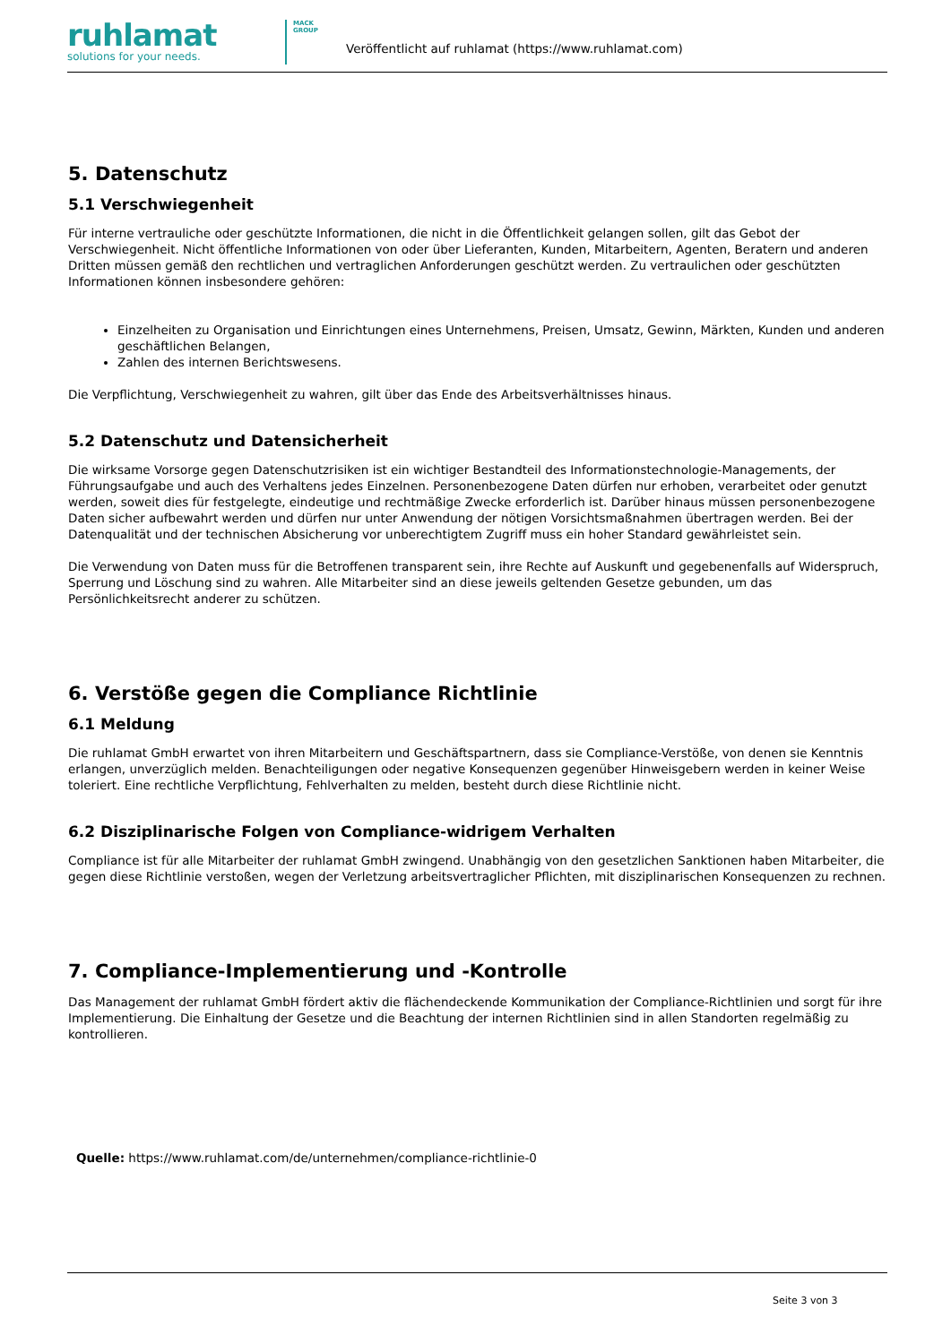ruhlamat
solutions for your needs.
MACK
GROUP
Veröffentlicht auf ruhlamat (https://www.ruhlamat.com)
5. Datenschutz
5.1 Verschwiegenheit
Für interne vertrauliche oder geschützte Informationen, die nicht in die Öffentlichkeit gelangen sollen, gilt das Gebot der Verschwiegenheit. Nicht öffentliche Informationen von oder über Lieferanten, Kunden, Mitarbeitern, Agenten, Beratern und anderen Dritten müssen gemäß den rechtlichen und vertraglichen Anforderungen geschützt werden. Zu vertraulichen oder geschützten Informationen können insbesondere gehören:
Einzelheiten zu Organisation und Einrichtungen eines Unternehmens, Preisen, Umsatz, Gewinn, Märkten, Kunden und anderen geschäftlichen Belangen,
Zahlen des internen Berichtswesens.
Die Verpflichtung, Verschwiegenheit zu wahren, gilt über das Ende des Arbeitsverhältnisses hinaus.
5.2 Datenschutz und Datensicherheit
Die wirksame Vorsorge gegen Datenschutzrisiken ist ein wichtiger Bestandteil des Informationstechnologie-Managements, der Führungsaufgabe und auch des Verhaltens jedes Einzelnen. Personenbezogene Daten dürfen nur erhoben, verarbeitet oder genutzt werden, soweit dies für festgelegte, eindeutige und rechtmäßige Zwecke erforderlich ist. Darüber hinaus müssen personenbezogene Daten sicher aufbewahrt werden und dürfen nur unter Anwendung der nötigen Vorsichtsmaßnahmen übertragen werden. Bei der Datenqualität und der technischen Absicherung vor unberechtigtem Zugriff muss ein hoher Standard gewährleistet sein.
Die Verwendung von Daten muss für die Betroffenen transparent sein, ihre Rechte auf Auskunft und gegebenenfalls auf Widerspruch, Sperrung und Löschung sind zu wahren. Alle Mitarbeiter sind an diese jeweils geltenden Gesetze gebunden, um das Persönlichkeitsrecht anderer zu schützen.
6. Verstöße gegen die Compliance Richtlinie
6.1 Meldung
Die ruhlamat GmbH erwartet von ihren Mitarbeitern und Geschäftspartnern, dass sie Compliance-Verstöße, von denen sie Kenntnis erlangen, unverzüglich melden. Benachteiligungen oder negative Konsequenzen gegenüber Hinweisgebern werden in keiner Weise toleriert. Eine rechtliche Verpflichtung, Fehlverhalten zu melden, besteht durch diese Richtlinie nicht.
6.2 Disziplinarische Folgen von Compliance-widrigem Verhalten
Compliance ist für alle Mitarbeiter der ruhlamat GmbH zwingend. Unabhängig von den gesetzlichen Sanktionen haben Mitarbeiter, die gegen diese Richtlinie verstoßen, wegen der Verletzung arbeitsvertraglicher Pflichten, mit disziplinarischen Konsequenzen zu rechnen.
7. Compliance-Implementierung und -Kontrolle
Das Management der ruhlamat GmbH fördert aktiv die flächendeckende Kommunikation der Compliance-Richtlinien und sorgt für ihre Implementierung. Die Einhaltung der Gesetze und die Beachtung der internen Richtlinien sind in allen Standorten regelmäßig zu kontrollieren.
Quelle: https://www.ruhlamat.com/de/unternehmen/compliance-richtlinie-0
Seite 3 von 3